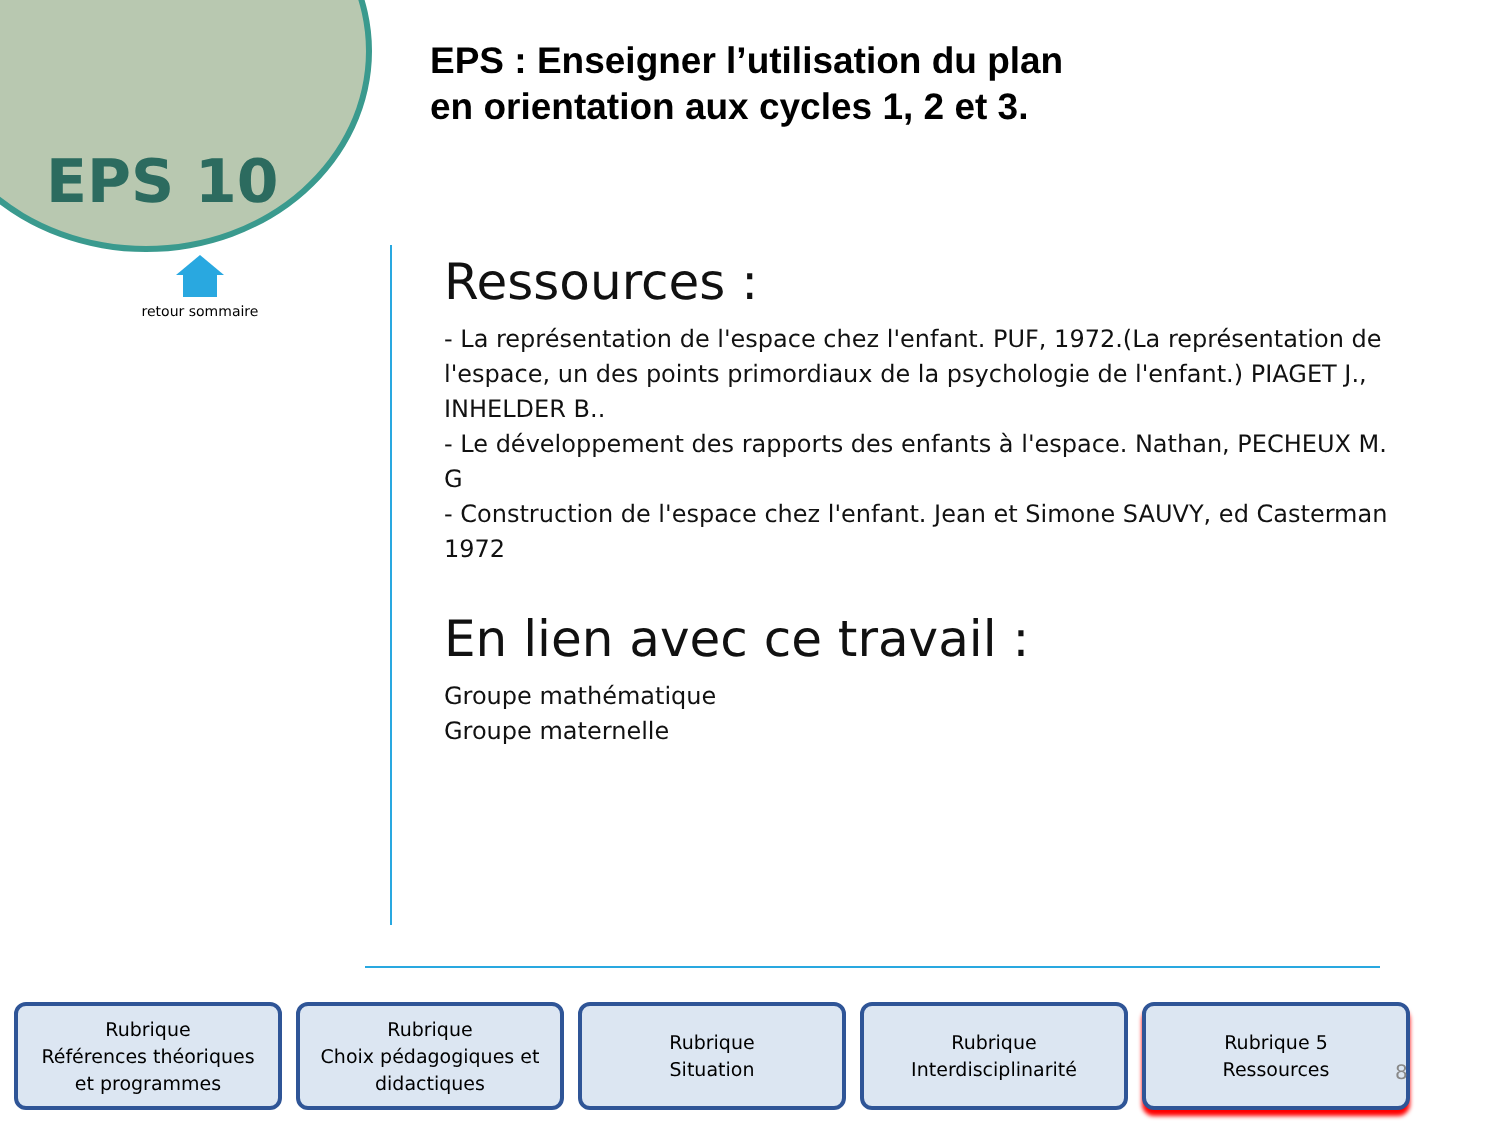EPS 10
retour sommaire
EPS : Enseigner l’utilisation du plan
en orientation aux cycles 1, 2 et 3.
Ressources :
- La représentation de l'espace chez l'enfant. PUF, 1972.(La représentation de l'espace, un des points primordiaux de la psychologie de l'enfant.) PIAGET J., INHELDER B..
- Le développement des rapports des enfants à l'espace. Nathan, PECHEUX M. G
- Construction de l'espace chez l'enfant. Jean et Simone SAUVY, ed Casterman 1972
En lien avec ce travail :
Groupe mathématique
Groupe maternelle
Rubrique
Références théoriques
et programmes
Rubrique
Choix pédagogiques et
didactiques
Rubrique
Situation
Rubrique
Interdisciplinarité
Rubrique 5
Ressources
8